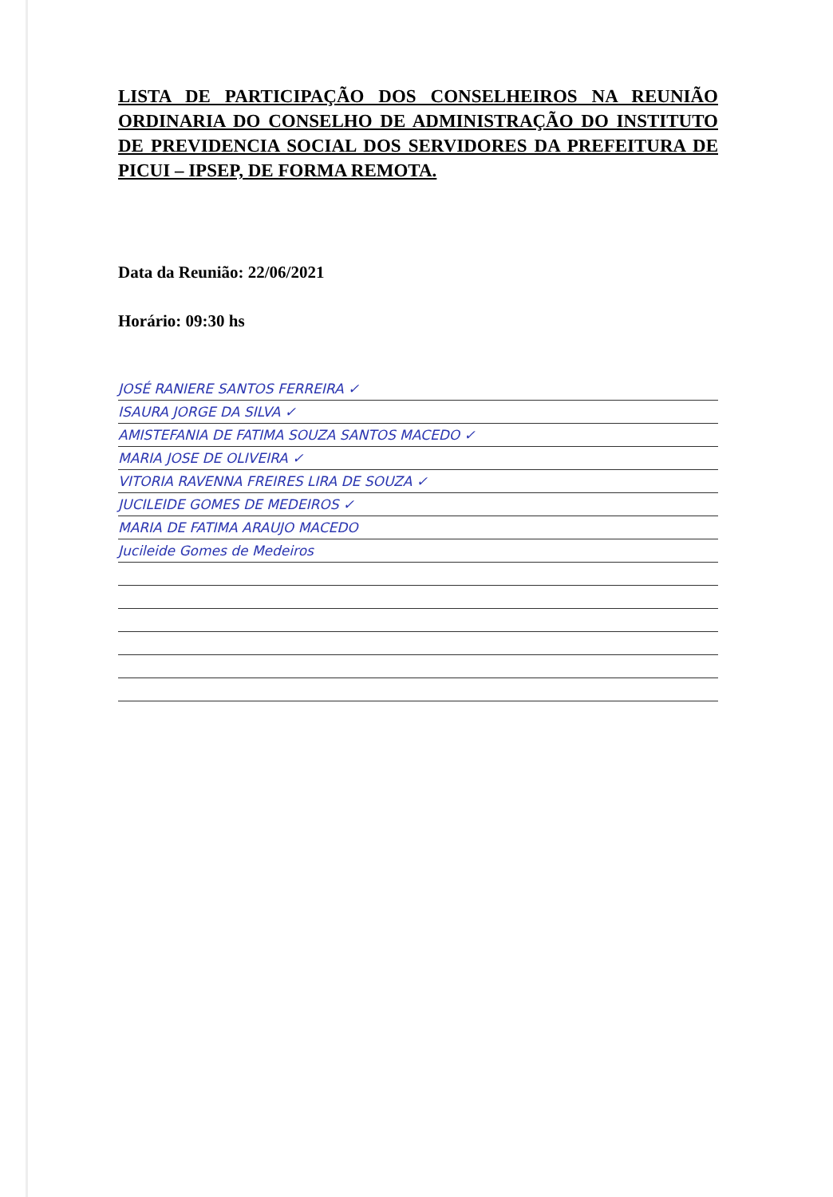LISTA DE PARTICIPAÇÃO DOS CONSELHEIROS NA REUNIÃO ORDINARIA DO CONSELHO DE ADMINISTRAÇÃO DO INSTITUTO DE PREVIDENCIA SOCIAL DOS SERVIDORES DA PREFEITURA DE PICUI – IPSEP, DE FORMA REMOTA.
Data da Reunião: 22/06/2021
Horário: 09:30 hs
JOSÉ RANIERE SANTOS FERREIRA ✓
ISAURA JORGE DA SILVA ✓
AMISTEFANIA DE FATIMA SOUZA SANTOS MACEDO ✓
MARIA JOSE DE OLIVEIRA ✓
VITORIA RAVENNA FREIRES LIRA DE SOUZA ✓
JUCILEIDE GOMES DE MEDEIROS ✓
MARIA DE FATIMA ARAUJO MACEDO
Jucileide Gomes de Medeiros